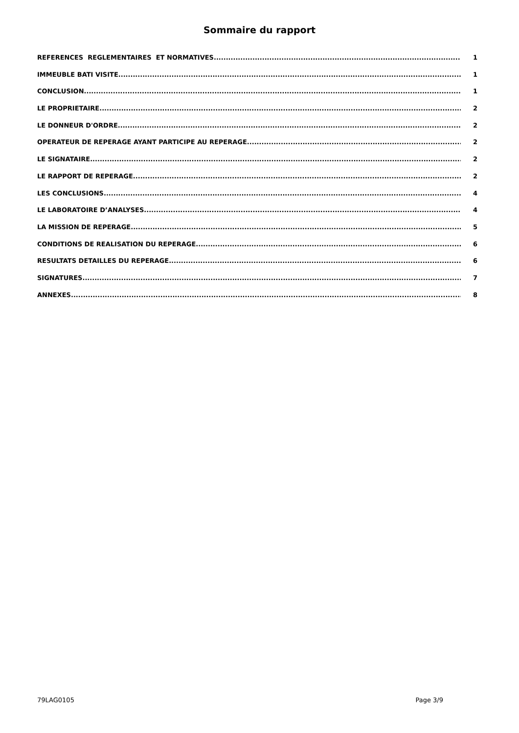Sommaire du rapport
REFERENCES REGLEMENTAIRES ET NORMATIVES 1
IMMEUBLE BATI VISITE 1
CONCLUSION 1
LE PROPRIETAIRE 2
LE DONNEUR D'ORDRE 2
OPERATEUR DE REPERAGE AYANT PARTICIPE AU REPERAGE 2
LE SIGNATAIRE 2
LE RAPPORT DE REPERAGE 2
LES CONCLUSIONS 4
LE LABORATOIRE D’ANALYSES 4
LA MISSION DE REPERAGE 5
CONDITIONS DE REALISATION DU REPERAGE 6
RESULTATS DETAILLES DU REPERAGE 6
SIGNATURES 7
ANNEXES 8
79LAG0105 Page 3/9